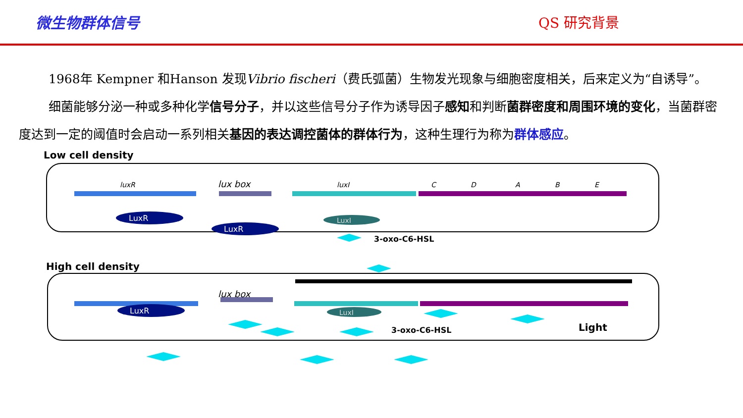微生物群体信号 QS 研究背景
1968年 Kempner 和Hanson 发现Vibrio fischeri（费氏弧菌）生物发光现象与细胞密度相关，后来定义为“自诱导”。
细菌能够分泌一种或多种化学信号分子，并以这些信号分子作为诱导因子感知和判断菌群密度和周围环境的变化，当菌群密度达到一定的阈值时会启动一系列相关基因的表达调控菌体的群体行为，这种生理行为称为群体感应。
Low cell density
lux box
luxR
luxI
C
D
A
B
E
LuxR
LuxR
LuxI
3-oxo-C6-HSL
High cell density
lux box
LuxR
LuxI
3-oxo-C6-HSL
Light